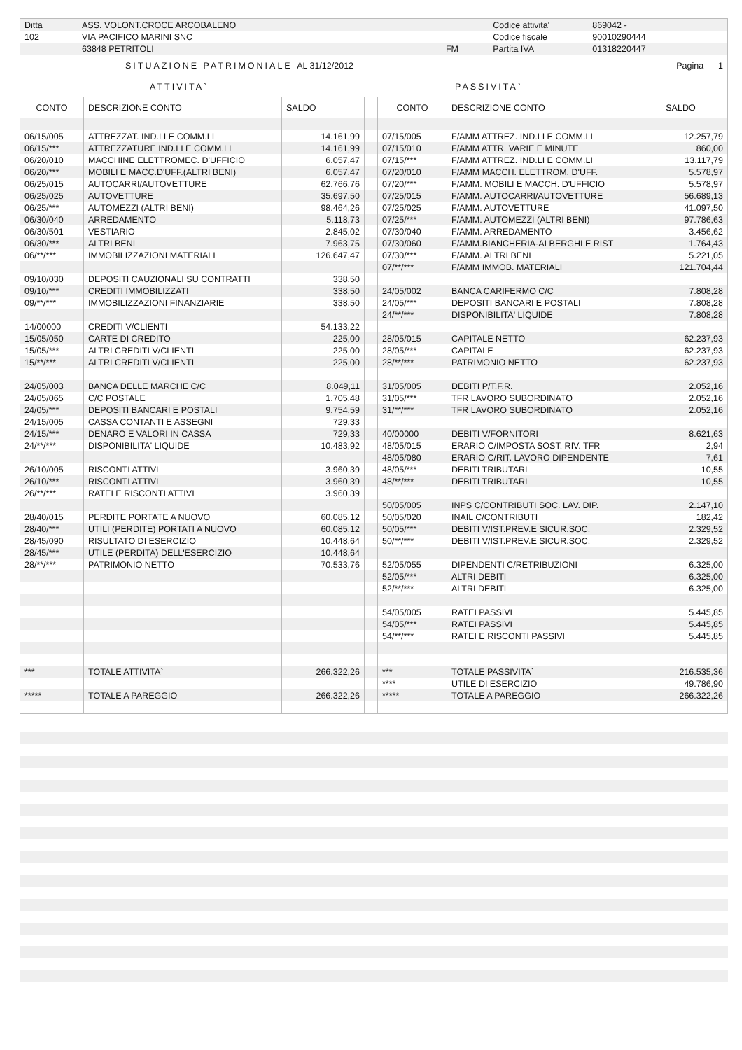| Ditta | ASS. VOLONT.CROCE ARCOBALENO | | Codice attivita' | 869042 - |
| 102 | VIA PACIFICO MARINI SNC | | Codice fiscale | 90010290444 |
| | 63848 PETRITOLI | FM | Partita IVA | 01318220447 |
| SITUAZIONE PATRIMONIALE AL 31/12/2012 | Pagina 1 |
| ATTIVITA` | PASSIVITA` |
| CONTO | DESCRIZIONE CONTO | SALDO | | CONTO | DESCRIZIONE CONTO | SALDO |
| --- | --- | --- | --- | --- | --- | --- |
| 06/15/005 | ATTREZZAT. IND.LI E COMM.LI | 14.161,99 | | 07/15/005 | F/AMM ATTREZ. IND.LI E COMM.LI | 12.257,79 |
| 06/15/*** | ATTREZZATURE IND.LI E COMM.LI | 14.161,99 | | 07/15/010 | F/AMM ATTR. VARIE E MINUTE | 860,00 |
| 06/20/010 | MACCHINE ELETTROMEC. D'UFFICIO | 6.057,47 | | 07/15/*** | F/AMM ATTREZ. IND.LI E COMM.LI | 13.117,79 |
| 06/20/*** | MOBILI E MACC.D'UFF.(ALTRI BENI) | 6.057,47 | | 07/20/010 | F/AMM MACCH. ELETTROM. D'UFF. | 5.578,97 |
| 06/25/015 | AUTOCARRI/AUTOVETTURE | 62.766,76 | | 07/20/*** | F/AMM. MOBILI E MACCH. D'UFFICIO | 5.578,97 |
| 06/25/025 | AUTOVETTURE | 35.697,50 | | 07/25/015 | F/AMM. AUTOCARRI/AUTOVETTURE | 56.689,13 |
| 06/25/*** | AUTOMEZZI (ALTRI BENI) | 98.464,26 | | 07/25/025 | F/AMM. AUTOVETTURE | 41.097,50 |
| 06/30/040 | ARREDAMENTO | 5.118,73 | | 07/25/*** | F/AMM. AUTOMEZZI (ALTRI BENI) | 97.786,63 |
| 06/30/501 | VESTIARIO | 2.845,02 | | 07/30/040 | F/AMM. ARREDAMENTO | 3.456,62 |
| 06/30/*** | ALTRI BENI | 7.963,75 | | 07/30/060 | F/AMM.BIANCHERIA-ALBERGHI E RIST | 1.764,43 |
| 06/**/*** | IMMOBILIZZAZIONI MATERIALI | 126.647,47 | | 07/30/*** | F/AMM. ALTRI BENI | 5.221,05 |
| | | | | 07/**/*** | F/AMM IMMOB. MATERIALI | 121.704,44 |
| 09/10/030 | DEPOSITI CAUZIONALI SU CONTRATTI | 338,50 | | | | |
| 09/10/*** | CREDITI IMMOBILIZZATI | 338,50 | | 24/05/002 | BANCA CARIFERMO C/C | 7.808,28 |
| 09/**/*** | IMMOBILIZZAZIONI FINANZIARIE | 338,50 | | 24/05/*** | DEPOSITI BANCARI E POSTALI | 7.808,28 |
| | | | | 24/**/*** | DISPONIBILITA' LIQUIDE | 7.808,28 |
| 14/00000 | CREDITI V/CLIENTI | 54.133,22 | | | | |
| 15/05/050 | CARTE DI CREDITO | 225,00 | | 28/05/015 | CAPITALE NETTO | 62.237,93 |
| 15/05/*** | ALTRI CREDITI V/CLIENTI | 225,00 | | 28/05/*** | CAPITALE | 62.237,93 |
| 15/**/*** | ALTRI CREDITI V/CLIENTI | 225,00 | | 28/**/*** | PATRIMONIO NETTO | 62.237,93 |
| 24/05/003 | BANCA DELLE MARCHE C/C | 8.049,11 | | 31/05/005 | DEBITI P/T.F.R. | 2.052,16 |
| 24/05/065 | C/C POSTALE | 1.705,48 | | 31/05/*** | TFR LAVORO SUBORDINATO | 2.052,16 |
| 24/05/*** | DEPOSITI BANCARI E POSTALI | 9.754,59 | | 31/**/*** | TFR LAVORO SUBORDINATO | 2.052,16 |
| 24/15/005 | CASSA CONTANTI E ASSEGNI | 729,33 | | | | |
| 24/15/*** | DENARO E VALORI IN CASSA | 729,33 | | 40/00000 | DEBITI V/FORNITORI | 8.621,63 |
| 24/**/*** | DISPONIBILITA' LIQUIDE | 10.483,92 | | 48/05/015 | ERARIO C/IMPOSTA SOST. RIV. TFR | 2,94 |
| | | | | 48/05/080 | ERARIO C/RIT. LAVORO DIPENDENTE | 7,61 |
| 26/10/005 | RISCONTI ATTIVI | 3.960,39 | | 48/05/*** | DEBITI TRIBUTARI | 10,55 |
| 26/10/*** | RISCONTI ATTIVI | 3.960,39 | | 48/**/*** | DEBITI TRIBUTARI | 10,55 |
| 26/**/*** | RATEI E RISCONTI ATTIVI | 3.960,39 | | | | |
| | | | | 50/05/005 | INPS C/CONTRIBUTI SOC. LAV. DIP. | 2.147,10 |
| 28/40/015 | PERDITE PORTATE A NUOVO | 60.085,12 | | 50/05/020 | INAIL C/CONTRIBUTI | 182,42 |
| 28/40/*** | UTILI (PERDITE) PORTATI A NUOVO | 60.085,12 | | 50/05/*** | DEBITI V/IST.PREV.E SICUR.SOC. | 2.329,52 |
| 28/45/090 | RISULTATO DI ESERCIZIO | 10.448,64 | | 50/**/*** | DEBITI V/IST.PREV.E SICUR.SOC. | 2.329,52 |
| 28/45/*** | UTILE (PERDITA) DELL'ESERCIZIO | 10.448,64 | | | | |
| 28/**/*** | PATRIMONIO NETTO | 70.533,76 | | 52/05/055 | DIPENDENTI C/RETRIBUZIONI | 6.325,00 |
| | | | | 52/05/*** | ALTRI DEBITI | 6.325,00 |
| | | | | 52/**/*** | ALTRI DEBITI | 6.325,00 |
| | | | | 54/05/005 | RATEI PASSIVI | 5.445,85 |
| | | | | 54/05/*** | RATEI PASSIVI | 5.445,85 |
| | | | | 54/**/*** | RATEI E RISCONTI PASSIVI | 5.445,85 |
| *** | TOTALE ATTIVITA` | 266.322,26 | | *** | TOTALE PASSIVITA` | 216.535,36 |
| | | | | **** | UTILE DI ESERCIZIO | 49.786,90 |
| ***** | TOTALE A PAREGGIO | 266.322,26 | | ***** | TOTALE A PAREGGIO | 266.322,26 |